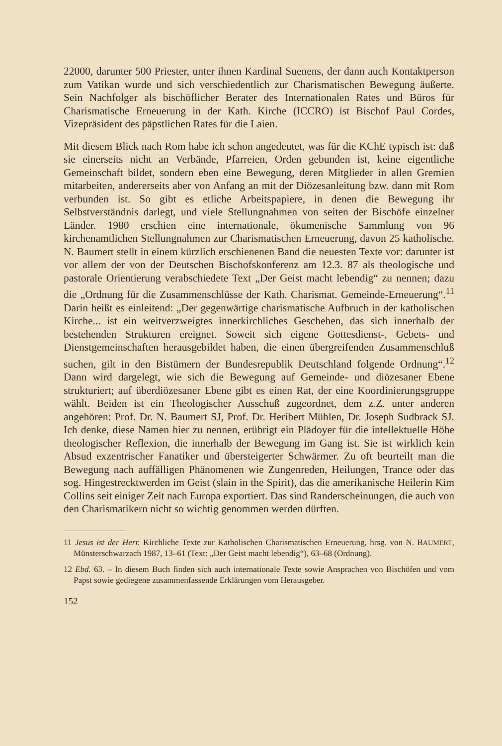22000, darunter 500 Priester, unter ihnen Kardinal Suenens, der dann auch Kontaktperson zum Vatikan wurde und sich verschiedentlich zur Charismatischen Bewegung äußerte. Sein Nachfolger als bischöflicher Berater des Internationalen Rates und Büros für Charismatische Erneuerung in der Kath. Kirche (ICCRO) ist Bischof Paul Cordes, Vizepräsident des päpstlichen Rates für die Laien.
Mit diesem Blick nach Rom habe ich schon angedeutet, was für die KChE typisch ist: daß sie einerseits nicht an Verbände, Pfarreien, Orden gebunden ist, keine eigentliche Gemeinschaft bildet, sondern eben eine Bewegung, deren Mitglieder in allen Gremien mitarbeiten, andererseits aber von Anfang an mit der Diözesanleitung bzw. dann mit Rom verbunden ist. So gibt es etliche Arbeitspapiere, in denen die Bewegung ihr Selbstverständnis darlegt, und viele Stellungnahmen von seiten der Bischöfe einzelner Länder. 1980 erschien eine internationale, ökumenische Sammlung von 96 kirchenamtlichen Stellungnahmen zur Charismatischen Erneuerung, davon 25 katholische. N. Baumert stellt in einem kürzlich erschienenen Band die neuesten Texte vor: darunter ist vor allem der von der Deutschen Bischofskonferenz am 12.3. 87 als theologische und pastorale Orientierung verabschiedete Text „Der Geist macht lebendig“ zu nennen; dazu die „Ordnung für die Zusammenschlüsse der Kath. Charismat. Gemeinde-Erneuerung“.<sup>11</sup> Darin heißt es einleitend: „Der gegenwärtige charismatische Aufbruch in der katholischen Kirche... ist ein weitverzweigtes innerkirchliches Geschehen, das sich innerhalb der bestehenden Strukturen ereignet. Soweit sich eigene Gottesdienst-, Gebets- und Dienstgemeinschaften herausgebildet haben, die einen übergreifenden Zusammenschluß suchen, gilt in den Bistümern der Bundesrepublik Deutschland folgende Ordnung“.<sup>12</sup> Dann wird dargelegt, wie sich die Bewegung auf Gemeinde- und diözesaner Ebene strukturiert; auf überdiözesaner Ebene gibt es einen Rat, der eine Koordinierungsgruppe wählt. Beiden ist ein Theologischer Ausschuß zugeordnet, dem z.Z. unter anderen angehören: Prof. Dr. N. Baumert SJ, Prof. Dr. Heribert Mühlen, Dr. Joseph Sudbrack SJ. Ich denke, diese Namen hier zu nennen, erübrigt ein Plädoyer für die intellektuelle Höhe theologischer Reflexion, die innerhalb der Bewegung im Gang ist. Sie ist wirklich kein Absud exzentrischer Fanatiker und übersteigerter Schwärmer. Zu oft beurteilt man die Bewegung nach auffälligen Phänomenen wie Zungenreden, Heilungen, Trance oder das sog. Hingestrecktwerden im Geist (slain in the Spirit), das die amerikanische Heilerin Kim Collins seit einiger Zeit nach Europa exportiert. Das sind Randerscheinungen, die auch von den Charismatikern nicht so wichtig genommen werden dürften.
11 Jesus ist der Herr. Kirchliche Texte zur Katholischen Charismatischen Erneuerung, hrsg. von N. BAUMERT, Münsterschwarzach 1987, 13–61 (Text: „Der Geist macht lebendig“), 63–68 (Ordnung).
12 Ebd. 63. – In diesem Buch finden sich auch internationale Texte sowie Ansprachen von Bischöfen und vom Papst sowie gediegene zusammenfassende Erklärungen vom Herausgeber.
152